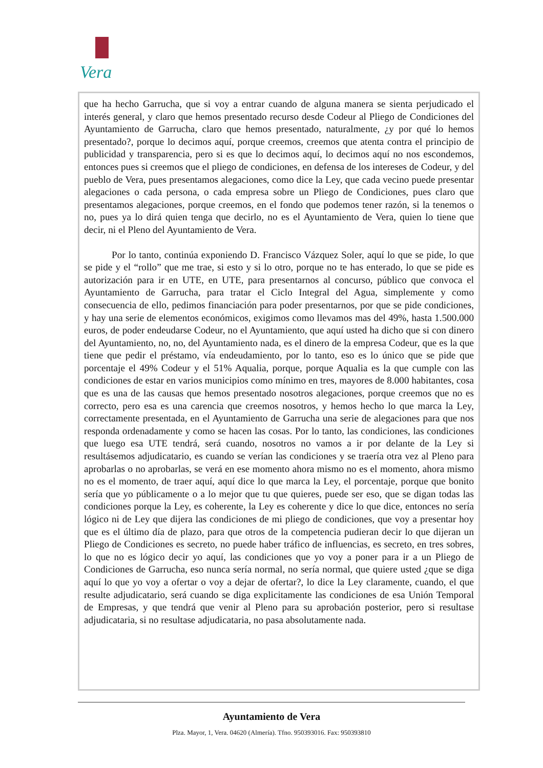Vera
que ha hecho Garrucha, que si voy a entrar cuando de alguna manera se sienta perjudicado el interés general, y claro que hemos presentado recurso desde Codeur al Pliego de Condiciones del Ayuntamiento de Garrucha, claro que hemos presentado, naturalmente, ¿y por qué lo hemos presentado?, porque lo decimos aquí, porque creemos, creemos que atenta contra el principio de publicidad y transparencia, pero si es que lo decimos aquí, lo decimos aquí no nos escondemos, entonces pues si creemos que el pliego de condiciones, en defensa de los intereses de Codeur, y del pueblo de Vera, pues presentamos alegaciones, como dice la Ley, que cada vecino puede presentar alegaciones o cada persona, o cada empresa sobre un Pliego de Condiciones, pues claro que presentamos alegaciones, porque creemos, en el fondo que podemos tener razón, si la tenemos o no, pues ya lo dirá quien tenga que decirlo, no es el Ayuntamiento de Vera, quien lo tiene que decir, ni el Pleno del Ayuntamiento de Vera.
Por lo tanto, continúa exponiendo D. Francisco Vázquez Soler, aquí lo que se pide, lo que se pide y el “rollo” que me trae, si esto y si lo otro, porque no te has enterado, lo que se pide es autorización para ir en UTE, en UTE, para presentarnos al concurso, público que convoca el Ayuntamiento de Garrucha, para tratar el Ciclo Integral del Agua, simplemente y como consecuencia de ello, pedimos financiación para poder presentarnos, por que se pide condiciones, y hay una serie de elementos económicos, exigimos como llevamos mas del 49%, hasta 1.500.000 euros, de poder endeudarse Codeur, no el Ayuntamiento, que aquí usted ha dicho que si con dinero del Ayuntamiento, no, no, del Ayuntamiento nada, es el dinero de la empresa Codeur, que es la que tiene que pedir el préstamo, vía endeudamiento, por lo tanto, eso es lo único que se pide que porcentaje el 49% Codeur y el 51% Aqualia, porque, porque Aqualia es la que cumple con las condiciones de estar en varios municipios como mínimo en tres, mayores de 8.000 habitantes, cosa que es una de las causas que hemos presentado nosotros alegaciones, porque creemos que no es correcto, pero esa es una carencia que creemos nosotros, y hemos hecho lo que marca la Ley, correctamente presentada, en el Ayuntamiento de Garrucha una serie de alegaciones para que nos responda ordenadamente y como se hacen las cosas. Por lo tanto, las condiciones, las condiciones que luego esa UTE tendrá, será cuando, nosotros no vamos a ir por delante de la Ley si resultásemos adjudicatario, es cuando se verían las condiciones y se traería otra vez al Pleno para aprobarlas o no aprobarlas, se verá en ese momento ahora mismo no es el momento, ahora mismo no es el momento, de traer aquí, aquí dice lo que marca la Ley, el porcentaje, porque que bonito sería que yo públicamente o a lo mejor que tu que quieres, puede ser eso, que se digan todas las condiciones porque la Ley, es coherente, la Ley es coherente y dice lo que dice, entonces no sería lógico ni de Ley que dijera las condiciones de mi pliego de condiciones, que voy a presentar hoy que es el último día de plazo, para que otros de la competencia pudieran decir lo que dijeran un Pliego de Condiciones es secreto, no puede haber tráfico de influencias, es secreto, en tres sobres, lo que no es lógico decir yo aquí, las condiciones que yo voy a poner para ir a un Pliego de Condiciones de Garrucha, eso nunca sería normal, no sería normal, que quiere usted ¿que se diga aquí lo que yo voy a ofertar o voy a dejar de ofertar?, lo dice la Ley claramente, cuando, el que resulte adjudicatario, será cuando se diga explicitamente las condiciones de esa Unión Temporal de Empresas, y que tendrá que venir al Pleno para su aprobación posterior, pero si resultase adjudicataria, si no resultase adjudicataria, no pasa absolutamente nada.
Ayuntamiento de Vera
Plza. Mayor, 1, Vera. 04620 (Almería). Tfno. 950393016. Fax: 950393810